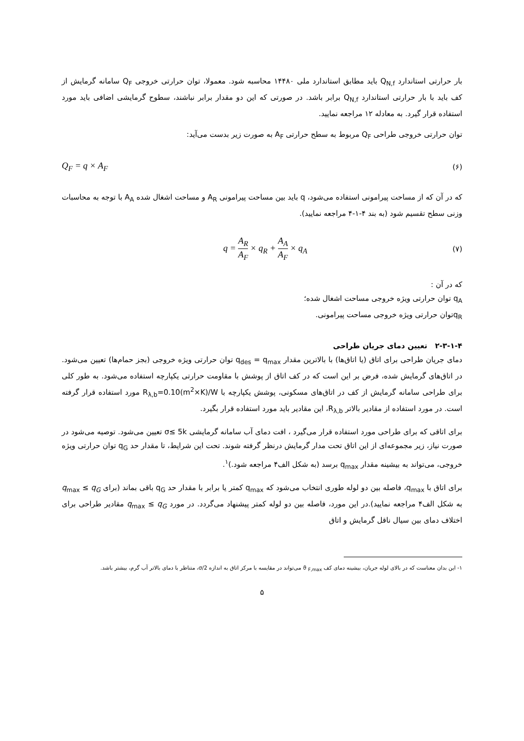بار حرارتی استاندارد Q<sub>N,f</sub> باید مطابق استاندارد ملی ۱۴۴۸۰ محاسبه شود. معمولا، توان حرارتی خروجی Q<sub>F</sub> سامانه گرمایش از کف باید با بار حرارتی استاندارد Q<sub>N,f</sub> برابر باشد. در صورتی که این دو مقدار برابر نباشند، سطوح گرمایشی اضافی باید مورد استفاده قرار گیرد. به معادله ۱۲ مراجعه نمایید.
توان حرارتی خروجی طراحی Q<sub>F</sub> مربوط به سطح حرارتی A<sub>F</sub> به صورت زیر بدست می‌آید:
Q<sub>F</sub> = q × A<sub>F</sub> (۶)
که در آن که از مساحت پیرامونی استفاده می‌شود، q باید بین مساحت پیرامونی A<sub>R</sub> و مساحت اشغال شده A<sub>A</sub> با توجه به محاسبات وزنی سطح تقسیم شود (به بند ۴-۱-۴ مراجعه نمایید).
q = A<sub>R</sub> A<sub>F</sub> × q<sub>R</sub> + A<sub>A</sub> A<sub>F</sub> × q<sub>A</sub> (۷)
که در آن :
q<sub>A</sub> توان حرارتی ویژه خروجی مساحت اشغال شده؛
q<sub>R</sub>توان حرارتی ویژه خروجی مساحت پیرامونی.
۲-۳-۱-۴ تعیین دمای جریان طراحی
دمای جریان طراحی برای اتاق (یا اتاق‌ها) با بالاترین مقدار q<sub>des</sub> = q<sub>max</sub> توان حرارتی ویژه خروجی (بجز حمام‌ها) تعیین می‌شود. در اتاق‌های گرمایش شده، فرض بر این است که در کف اتاق از پوشش با مقاومت حرارتی یکپارچه استفاده می‌شود. به طور کلی برای طراحی سامانه گرمایش از کف در اتاق‌های مسکونی، پوشش یکپارچه با R<sub>λ,b</sub>=0.10(m<sup>2</sup>×K)/W مورد استفاده قرار گرفته است. در مورد استفاده از مقادیر بالاتر R<sub>λ,b</sub>، این مقادیر باید مورد استفاده قرار بگیرد.
برای اتاقی که برای طراحی مورد استفاده قرار می‌گیرد ، افت دمای آب سامانه گرمایشی σ≤ 5k تعیین می‌شود. توصیه می‌شود در صورت نیاز، زیر مجموعه‌ای از این اتاق تحت مدار گرمایش درنظر گرفته شوند. تحت این شرایط، تا مقدار حد q<sub>G</sub> توان حرارتی ویژه خروجی، می‌تواند به بیشینه مقدار q<sub>max</sub> برسد (به شکل الف۴ مراجعه شود.)<sup>۱</sup>.
برای اتاق با q<sub>max</sub>، فاصله بین دو لوله طوری انتخاب می‌شود که q<sub>max</sub> کمتر یا برابر با مقدار حد q<sub>G</sub> باقی بماند (برای q<sub>max</sub> ≤ q<sub>G</sub> به شکل الف۴ مراجعه نمایید).در این مورد، فاصله بین دو لوله کمتر پیشنهاد می‌گردد. در مورد q<sub>max</sub> ≤ q<sub>G</sub> مقادیر طراحی برای اختلاف دمای بین سیال ناقل گرمایش و اتاق
۱- این بدان معناست که در بالای لوله جریان، بیشینه دمای کف ϑ <sub>F,max</sub> می‌تواند در مقایسه با مرکز اتاق به اندازه σ/2، متناظر با دمای بالاتر آب گرم، بیشتر باشد.
۵